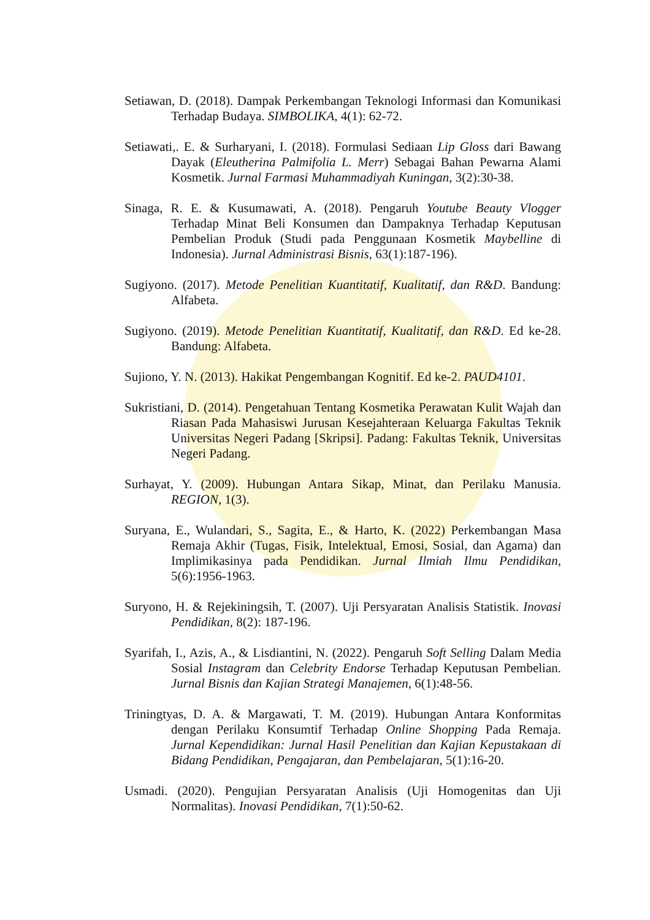Setiawan, D. (2018). Dampak Perkembangan Teknologi Informasi dan Komunikasi Terhadap Budaya. SIMBOLIKA, 4(1): 62-72.
Setiawati,. E. & Surharyani, I. (2018). Formulasi Sediaan Lip Gloss dari Bawang Dayak (Eleutherina Palmifolia L. Merr) Sebagai Bahan Pewarna Alami Kosmetik. Jurnal Farmasi Muhammadiyah Kuningan, 3(2):30-38.
Sinaga, R. E. & Kusumawati, A. (2018). Pengaruh Youtube Beauty Vlogger Terhadap Minat Beli Konsumen dan Dampaknya Terhadap Keputusan Pembelian Produk (Studi pada Penggunaan Kosmetik Maybelline di Indonesia). Jurnal Administrasi Bisnis, 63(1):187-196).
Sugiyono. (2017). Metode Penelitian Kuantitatif, Kualitatif, dan R&D. Bandung: Alfabeta.
Sugiyono. (2019). Metode Penelitian Kuantitatif, Kualitatif, dan R&D. Ed ke-28. Bandung: Alfabeta.
Sujiono, Y. N. (2013). Hakikat Pengembangan Kognitif. Ed ke-2. PAUD4101.
Sukristiani, D. (2014). Pengetahuan Tentang Kosmetika Perawatan Kulit Wajah dan Riasan Pada Mahasiswi Jurusan Kesejahteraan Keluarga Fakultas Teknik Universitas Negeri Padang [Skripsi]. Padang: Fakultas Teknik, Universitas Negeri Padang.
Surhayat, Y. (2009). Hubungan Antara Sikap, Minat, dan Perilaku Manusia. REGION, 1(3).
Suryana, E., Wulandari, S., Sagita, E., & Harto, K. (2022) Perkembangan Masa Remaja Akhir (Tugas, Fisik, Intelektual, Emosi, Sosial, dan Agama) dan Implimikasinya pada Pendidikan. Jurnal Ilmiah Ilmu Pendidikan, 5(6):1956-1963.
Suryono, H. & Rejekiningsih, T. (2007). Uji Persyaratan Analisis Statistik. Inovasi Pendidikan, 8(2): 187-196.
Syarifah, I., Azis, A., & Lisdiantini, N. (2022). Pengaruh Soft Selling Dalam Media Sosial Instagram dan Celebrity Endorse Terhadap Keputusan Pembelian. Jurnal Bisnis dan Kajian Strategi Manajemen, 6(1):48-56.
Triningtyas, D. A. & Margawati, T. M. (2019). Hubungan Antara Konformitas dengan Perilaku Konsumtif Terhadap Online Shopping Pada Remaja. Jurnal Kependidikan: Jurnal Hasil Penelitian dan Kajian Kepustakaan di Bidang Pendidikan, Pengajaran, dan Pembelajaran, 5(1):16-20.
Usmadi. (2020). Pengujian Persyaratan Analisis (Uji Homogenitas dan Uji Normalitas). Inovasi Pendidikan, 7(1):50-62.